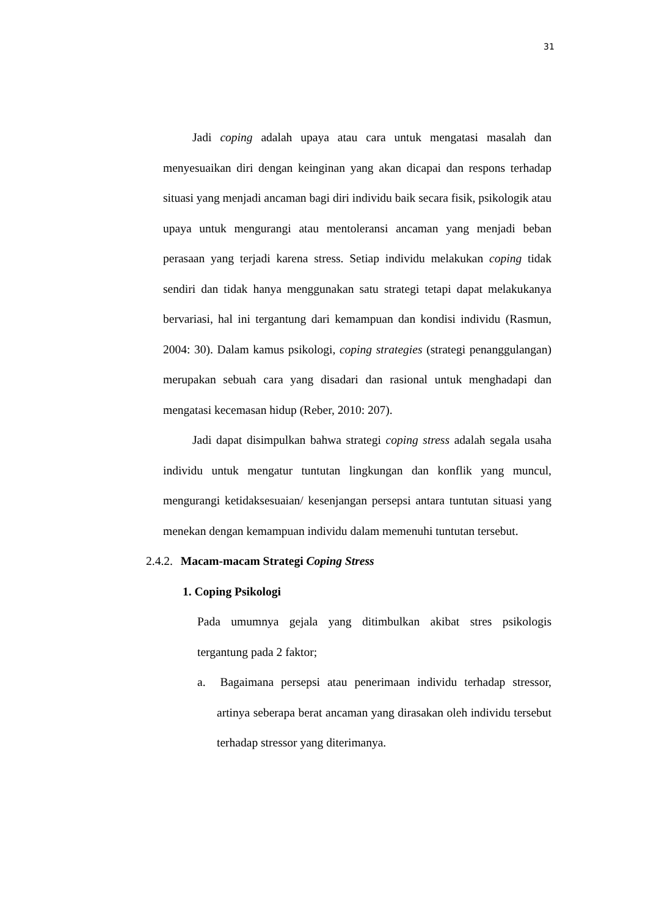31
Jadi coping adalah upaya atau cara untuk mengatasi masalah dan menyesuaikan diri dengan keinginan yang akan dicapai dan respons terhadap situasi yang menjadi ancaman bagi diri individu baik secara fisik, psikologik atau upaya untuk mengurangi atau mentoleransi ancaman yang menjadi beban perasaan yang terjadi karena stress. Setiap individu melakukan coping tidak sendiri dan tidak hanya menggunakan satu strategi tetapi dapat melakukanya bervariasi, hal ini tergantung dari kemampuan dan kondisi individu (Rasmun, 2004: 30). Dalam kamus psikologi, coping strategies (strategi penanggulangan) merupakan sebuah cara yang disadari dan rasional untuk menghadapi dan mengatasi kecemasan hidup (Reber, 2010: 207).
Jadi dapat disimpulkan bahwa strategi coping stress adalah segala usaha individu untuk mengatur tuntutan lingkungan dan konflik yang muncul, mengurangi ketidaksesuaian/ kesenjangan persepsi antara tuntutan situasi yang menekan dengan kemampuan individu dalam memenuhi tuntutan tersebut.
2.4.2. Macam-macam Strategi Coping Stress
1. Coping Psikologi
Pada umumnya gejala yang ditimbulkan akibat stres psikologis tergantung pada 2 faktor;
a. Bagaimana persepsi atau penerimaan individu terhadap stressor, artinya seberapa berat ancaman yang dirasakan oleh individu tersebut terhadap stressor yang diterimanya.